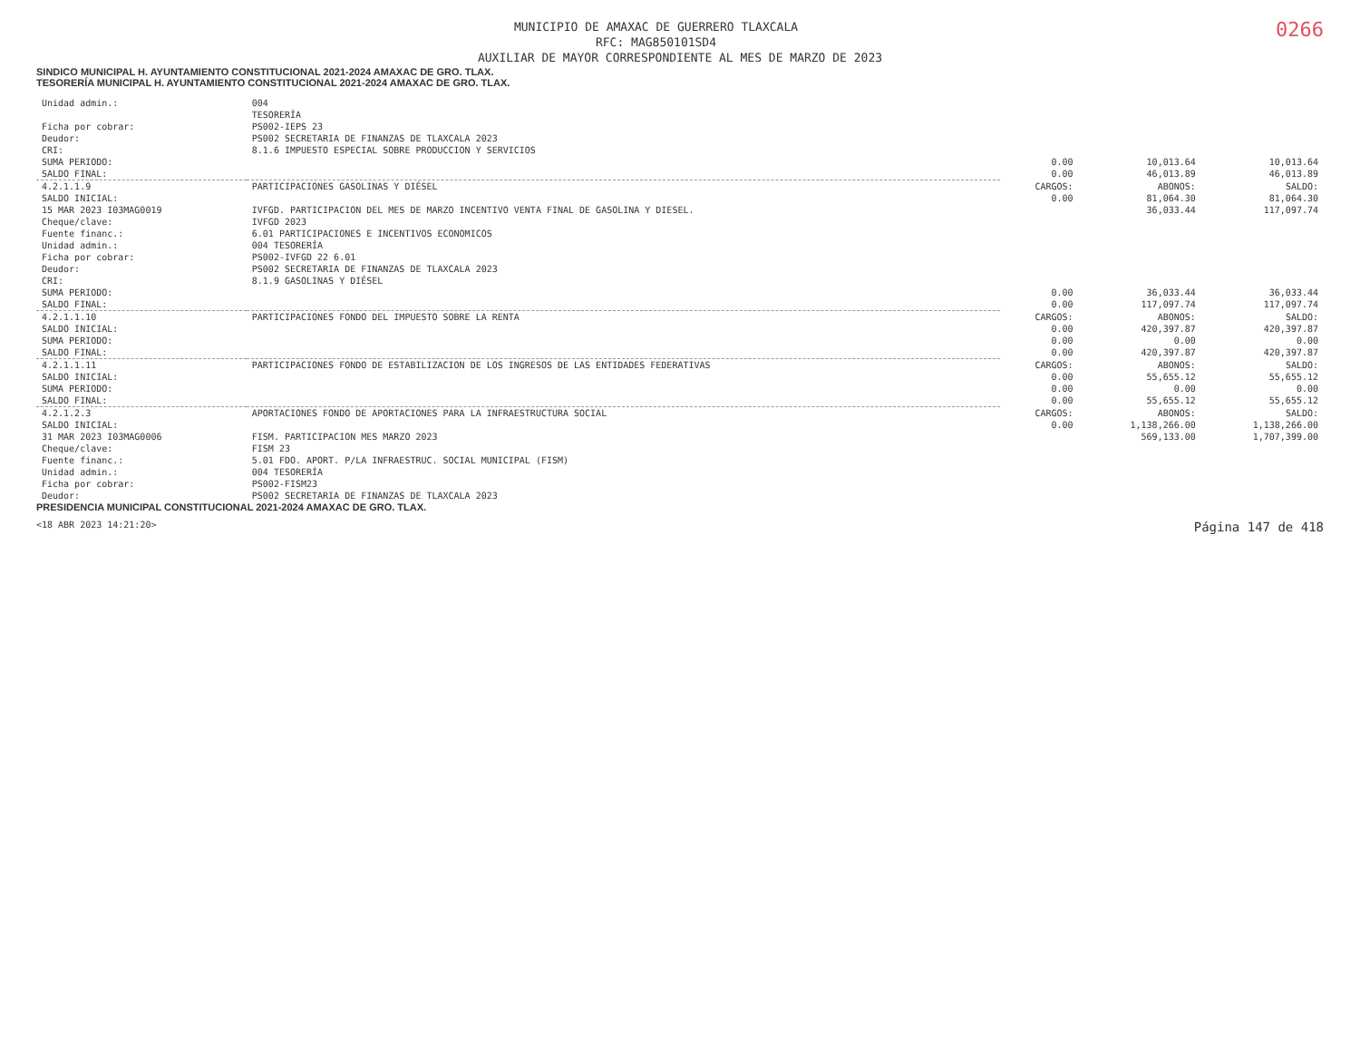0266
MUNICIPIO DE AMAXAC DE GUERRERO TLAXCALA
RFC: MAG850101SD4
AUXILIAR DE MAYOR CORRESPONDIENTE AL MES DE MARZO DE 2023
SINDICO MUNICIPAL H. AYUNTAMIENTO CONSTITUCIONAL 2021-2024 AMAXAC DE GRO. TLAX.
TESORERÍA MUNICIPAL H. AYUNTAMIENTO CONSTITUCIONAL 2021-2024 AMAXAC DE GRO. TLAX.
| Unidad admin.: | 004 | | | |
| | TESORERÍA | | | |
| Ficha por cobrar: | PS002-IEPS 23 | | | |
| Deudor: | PS002 SECRETARIA DE FINANZAS DE TLAXCALA 2023 | | | |
| CRI: | 8.1.6 IMPUESTO ESPECIAL SOBRE PRODUCCION Y SERVICIOS | | | |
| SUMA PERIODO: | | 0.00 | 10,013.64 | 10,013.64 |
| SALDO FINAL: | | 0.00 | 46,013.89 | 46,013.89 |
| 4.2.1.1.9 | PARTICIPACIONES GASOLINAS Y DIÉSEL | CARGOS: | ABONOS: | SALDO: |
| SALDO INICIAL: | | 0.00 | 81,064.30 | 81,064.30 |
| 15 MAR 2023 I03MAG0019 | IVFGD. PARTICIPACION DEL MES DE MARZO INCENTIVO VENTA FINAL DE GASOLINA Y DIESEL. | | 36,033.44 | 117,097.74 |
| Cheque/clave: | IVFGD 2023 | | | |
| Fuente financ.: | 6.01 PARTICIPACIONES E INCENTIVOS ECONOMICOS | | | |
| Unidad admin.: | 004 TESORERÍA | | | |
| Ficha por cobrar: | PS002-IVFGD 22 6.01 | | | |
| Deudor: | PS002 SECRETARIA DE FINANZAS DE TLAXCALA 2023 | | | |
| CRI: | 8.1.9 GASOLINAS Y DIÉSEL | | | |
| SUMA PERIODO: | | 0.00 | 36,033.44 | 36,033.44 |
| SALDO FINAL: | | 0.00 | 117,097.74 | 117,097.74 |
| 4.2.1.1.10 | PARTICIPACIONES FONDO DEL IMPUESTO SOBRE LA RENTA | CARGOS: | ABONOS: | SALDO: |
| SALDO INICIAL: | | 0.00 | 420,397.87 | 420,397.87 |
| SUMA PERIODO: | | 0.00 | 0.00 | 0.00 |
| SALDO FINAL: | | 0.00 | 420,397.87 | 420,397.87 |
| 4.2.1.1.11 | PARTICIPACIONES FONDO DE ESTABILIZACION DE LOS INGRESOS DE LAS ENTIDADES FEDERATIVAS | CARGOS: | ABONOS: | SALDO: |
| SALDO INICIAL: | | 0.00 | 55,655.12 | 55,655.12 |
| SUMA PERIODO: | | 0.00 | 0.00 | 0.00 |
| SALDO FINAL: | | 0.00 | 55,655.12 | 55,655.12 |
| 4.2.1.2.3 | APORTACIONES FONDO DE APORTACIONES PARA LA INFRAESTRUCTURA SOCIAL | CARGOS: | ABONOS: | SALDO: |
| SALDO INICIAL: | | 0.00 | 1,138,266.00 | 1,138,266.00 |
| 31 MAR 2023 I03MAG0006 | FISM. PARTICIPACION MES MARZO 2023 | | 569,133.00 | 1,707,399.00 |
| Cheque/clave: | FISM 23 | | | |
| Fuente financ.: | 5.01 FDO. APORT. P/LA INFRAESTRUC. SOCIAL MUNICIPAL (FISM) | | | |
| Unidad admin.: | 004 TESORERÍA | | | |
| Ficha por cobrar: | PS002-FISM23 | | | |
| Deudor: | PS002 SECRETARIA DE FINANZAS DE TLAXCALA 2023 | | | |
PRESIDENCIA MUNICIPAL CONSTITUCIONAL 2021-2024 AMAXAC DE GRO. TLAX.
<18 ABR 2023 14:21:20> Página 147 de 418